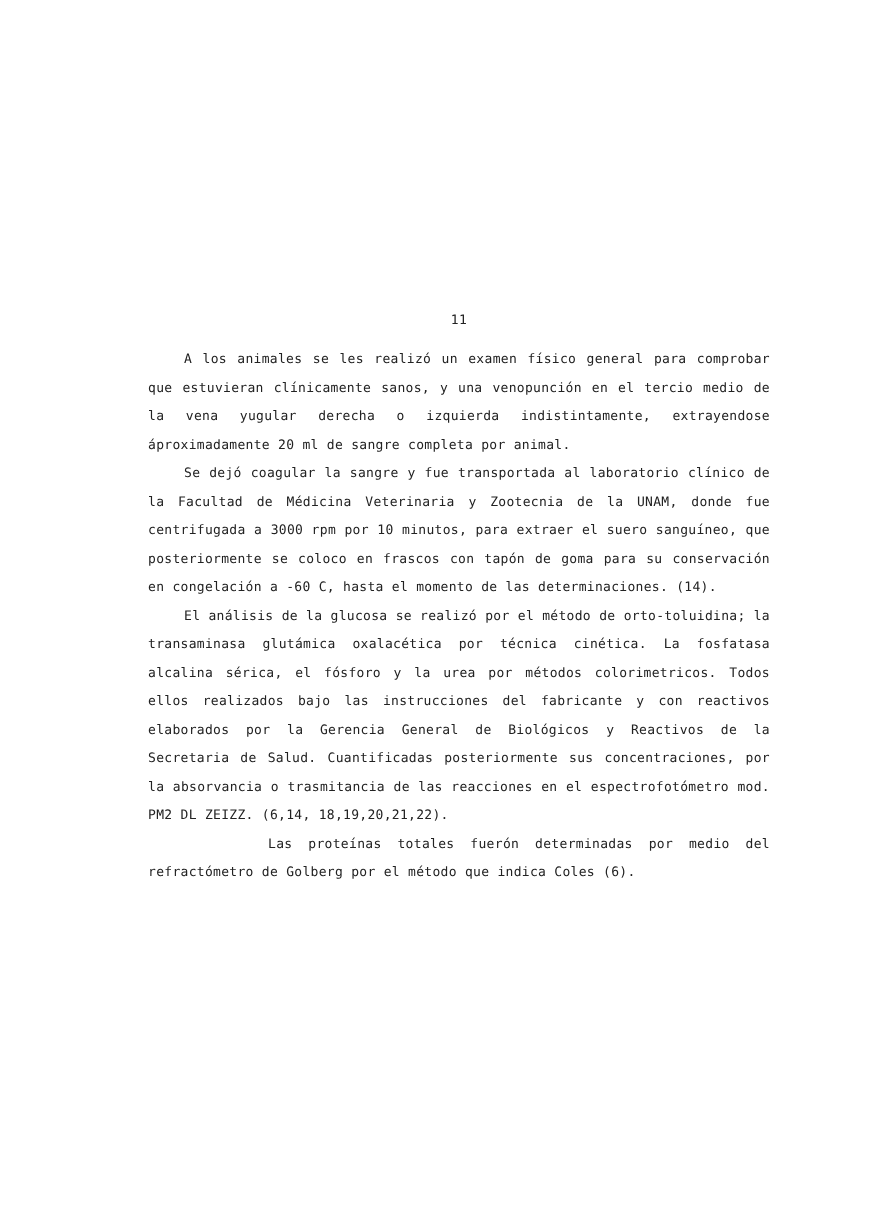11
A los animales se les realizó un examen físico general para comprobar que estuvieran clínicamente sanos, y una venopunción en el tercio medio de la vena yugular derecha o izquierda indistintamente, extrayendose áproximadamente 20 ml de sangre completa por animal.
Se dejó coagular la sangre y fue transportada al laboratorio clínico de la Facultad de Médicina Veterinaria y Zootecnia de la UNAM, donde fue centrifugada a 3000 rpm por 10 minutos, para extraer el suero sanguíneo, que posteriormente se coloco en frascos con tapón de goma para su conservación en congelación a -60 C, hasta el momento de las determinaciones. (14).
El análisis de la glucosa se realizó por el método de orto-toluidina; la transaminasa glutámica oxalacética por técnica cinética. La fosfatasa alcalina sérica, el fósforo y la urea por métodos colorimetricos. Todos ellos realizados bajo las instrucciones del fabricante y con reactivos elaborados por la Gerencia General de Biológicos y Reactivos de la Secretaria de Salud. Cuantificadas posteriormente sus concentraciones, por la absorvancia o trasmitancia de las reacciones en el espectrofotómetro mod. PM2 DL ZEIZZ. (6,14, 18,19,20,21,22).
Las proteínas totales fuerón determinadas por medio del refractómetro de Golberg por el método que indica Coles (6).